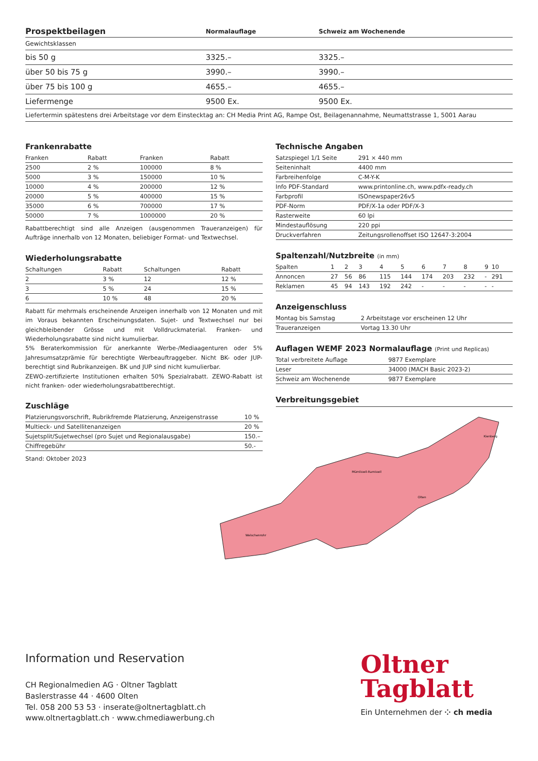| Prospektbeilagen | Normalauflage | Schweiz am Wochenende |
| --- | --- | --- |
| Gewichtsklassen | | |
| bis 50 g | 3325.– | 3325.– |
| über 50 bis 75 g | 3990.– | 3990.– |
| über 75 bis 100 g | 4655.– | 4655.– |
| Liefermenge | 9500 Ex. | 9500 Ex. |
| Liefertermin spätestens drei Arbeitstage vor dem Einstecktag an: CH Media Print AG, Rampe Ost, Beilagenannahme, Neumattstrasse 1, 5001 Aarau | | |
Frankenrabatte
| Franken | Rabatt | Franken | Rabatt |
| 2500 | 2 % | 100000 | 8 % |
| 5000 | 3 % | 150000 | 10 % |
| 10000 | 4 % | 200000 | 12 % |
| 20000 | 5 % | 400000 | 15 % |
| 35000 | 6 % | 700000 | 17 % |
| 50000 | 7 % | 1000000 | 20 % |
Rabattberechtigt sind alle Anzeigen (ausgenommen Traueranzeigen) für Aufträge innerhalb von 12 Monaten, beliebiger Format- und Textwechsel.
Wiederholungsrabatte
| Schaltungen | Rabatt | Schaltungen | Rabatt |
| 2 | 3 % | 12 | 12 % |
| 3 | 5 % | 24 | 15 % |
| 6 | 10 % | 48 | 20 % |
Rabatt für mehrmals erscheinende Anzeigen innerhalb von 12 Monaten und mit im Voraus bekannten Erscheinungsdaten. Sujet- und Textwechsel nur bei gleichbleibender Grösse und mit Volldruckmaterial. Franken- und Wiederholungsrabatte sind nicht kumulierbar.
5% Beraterkommission für anerkannte Werbe-/Mediaagenturen oder 5% Jahresumsatzprämie für berechtigte Werbeauftraggeber. Nicht BK- oder JUP-berechtigt sind Rubrikanzeigen. BK und JUP sind nicht kumulierbar.
ZEWO-zertifizierte Institutionen erhalten 50% Spezialrabatt. ZEWO-Rabatt ist nicht franken- oder wiederholungsrabattberechtigt.
Zuschläge
| Platzierungsvorschrift, Rubrikfremde Platzierung, Anzeigenstrasse | 10 % |
| Multieck- und Satellitenanzeigen | 20 % |
| Sujetsplit/Sujetwechsel (pro Sujet und Regionalausgabe) | 150.– |
| Chiffregebühr | 50.- |
Stand: Oktober 2023
Technische Angaben
| Satzspiegel 1/1 Seite | 291 × 440 mm |
| Seiteninhalt | 4400 mm |
| Farbreihenfolge | C-M-Y-K |
| Info PDF-Standard | www.printonline.ch, www.pdfx-ready.ch |
| Farbprofil | ISOnewspaper26v5 |
| PDF-Norm | PDF/X-1a oder PDF/X-3 |
| Rasterweite | 60 lpi |
| Mindestauflösung | 220 ppi |
| Druckverfahren | Zeitungsrollenoffset ISO 12647-3:2004 |
Spaltenzahl/Nutzbreite (in mm)
| Spalten | 1 | 2 | 3 | 4 | 5 | 6 | 7 | 8 | 9 | 10 |
| Annoncen | 27 | 56 | 86 | 115 | 144 | 174 | 203 | 232 | - | 291 |
| Reklamen | 45 | 94 | 143 | 192 | 242 | - | - | - | - | - |
Anzeigenschluss
| Montag bis Samstag | 2 Arbeitstage vor erscheinen 12 Uhr |
| Traueranzeigen | Vortag 13.30 Uhr |
Auflagen WEMF 2023 Normalauflage (Print und Replicas)
| Total verbreitete Auflage | 9877 Exemplare |
| Leser | 34000 (MACH Basic 2023-2) |
| Schweiz am Wochenende | 9877 Exemplare |
Verbreitungsgebiet
Mümliswil-Ramiswil
Welschenrohr
Olten
Kienberg
Information und Reservation
CH Regionalmedien AG · Oltner Tagblatt
Baslerstrasse 44 · 4600 Olten
Tel. 058 200 53 53 · inserate@oltnertagblatt.ch
www.oltnertagblatt.ch · www.chmediawerbung.ch
Oltner
Tagblatt
Ein Unternehmen der ⁘ ch media